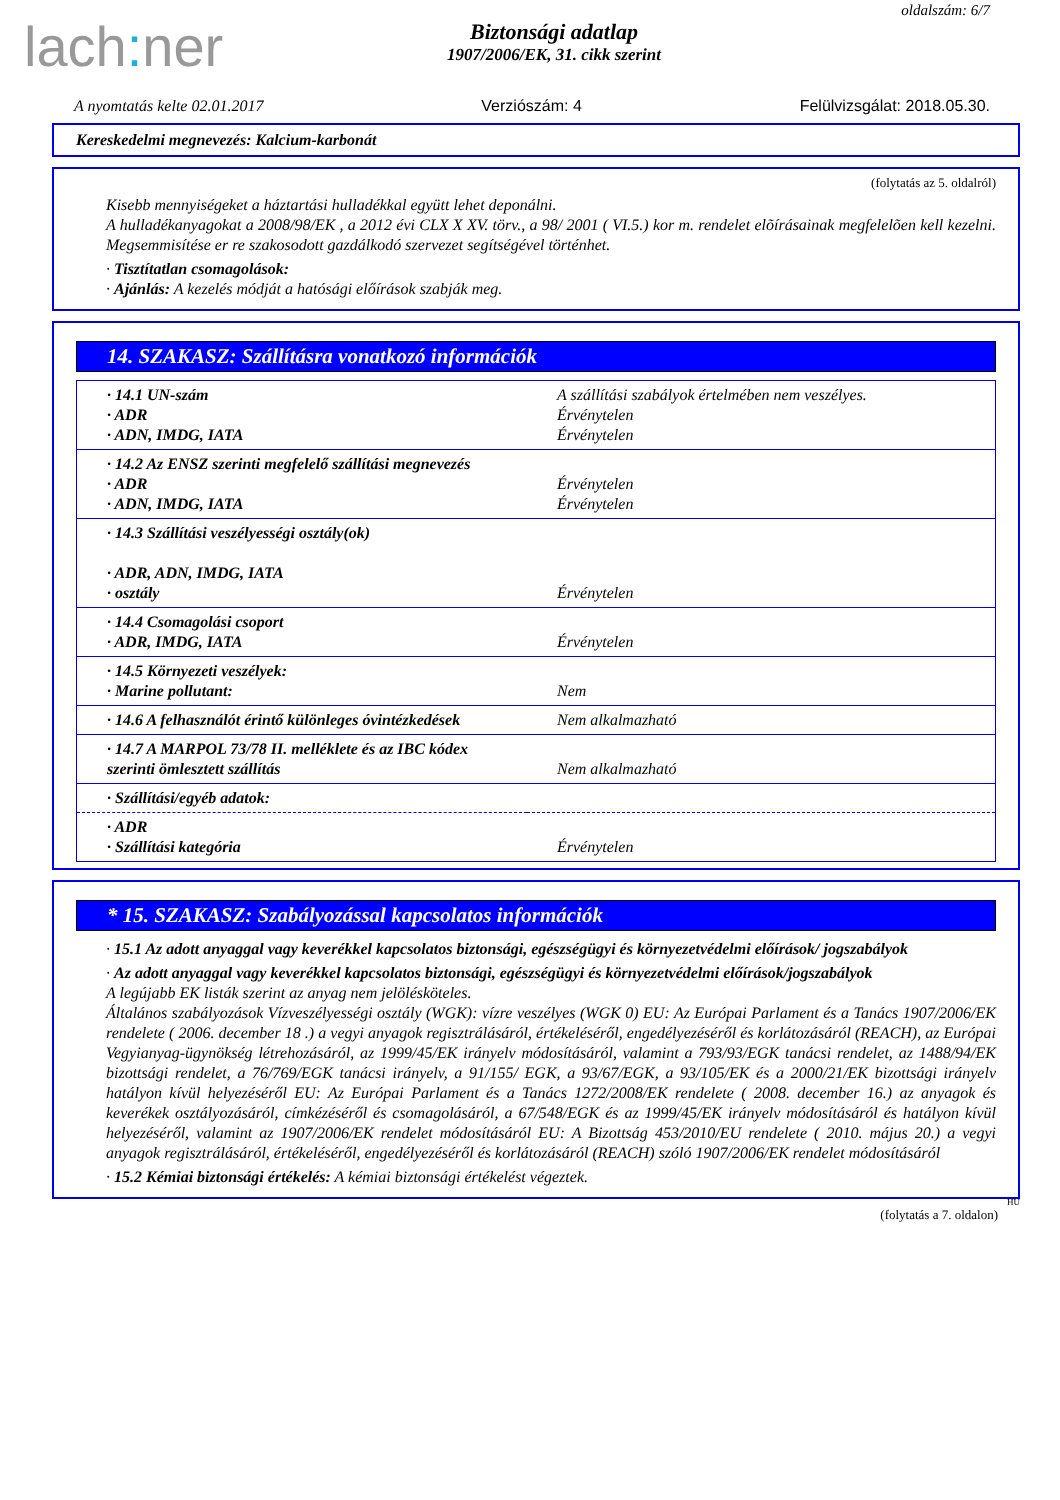oldalszám: 6/7
lach: ner
Biztonsági adatlap
1907/2006/EK, 31. cikk szerint
A nyomtatás kelte 02.01.2017 Verziószám: 4 Felülvizsgálat: 2018.05.30.
Kereskedelmi megnevezés: Kalcium-karbonát
(folytatás az 5. oldalról)
Kisebb mennyiségeket a háztartási hulladékkal együtt lehet deponálni.
A hulladékanyagokat a 2008/98/EK , a 2012 évi CLX X XV. törv., a 98/ 2001 ( VI.5.) kor m. rendelet elõírásainak megfelelõen kell kezelni. Megsemmisítése er re szakosodott gazdálkodó szervezet segítségével történhet.
· Tisztítatlan csomagolások:
· Ajánlás: A kezelés módját a hatósági előírások szabják meg.
14. SZAKASZ: Szállításra vonatkozó információk
| · 14.1 UN-szám · ADR · ADN, IMDG, IATA | A szállítási szabályok értelmében nem veszélyes. Érvénytelen Érvénytelen |
| · 14.2 Az ENSZ szerinti megfelelő szállítási megnevezés · ADR · ADN, IMDG, IATA | Érvénytelen Érvénytelen |
| · 14.3 Szállítási veszélyességi osztály(ok) · ADR, ADN, IMDG, IATA · osztály | Érvénytelen |
| · 14.4 Csomagolási csoport · ADR, IMDG, IATA | Érvénytelen |
| · 14.5 Környezeti veszélyek: · Marine pollutant: | Nem |
| · 14.6 A felhasználót érintő különleges óvintézkedések | Nem alkalmazható |
| · 14.7 A MARPOL 73/78 II. melléklete és az IBC kódex szerinti ömlesztett szállítás | Nem alkalmazható |
| · Szállítási/egyéb adatok: | |
| · ADR · Szállítási kategória | Érvénytelen |
* 15. SZAKASZ: Szabályozással kapcsolatos információk
· 15.1 Az adott anyaggal vagy keverékkel kapcsolatos biztonsági, egészségügyi és környezetvédelmi előírások/ jogszabályok
· Az adott anyaggal vagy keverékkel kapcsolatos biztonsági, egészségügyi és környezetvédelmi előírások/jogszabályok
A legújabb EK listák szerint az anyag nem jelölésköteles.
Általános szabályozások Vízveszélyességi osztály (WGK): vízre veszélyes (WGK 0) EU: Az Európai Parlament és a Tanács 1907/2006/EK rendelete ( 2006. december 18 .) a vegyi anyagok regisztrálásáról, értékeléséről, engedélyezéséről és korlátozásáról (REACH), az Európai Vegyianyag-ügynökség létrehozásáról, az 1999/45/EK irányelv módosításáról, valamint a 793/93/EGK tanácsi rendelet, az 1488/94/EK bizottsági rendelet, a 76/769/EGK tanácsi irányelv, a 91/155/ EGK, a 93/67/EGK, a 93/105/EK és a 2000/21/EK bizottsági irányelv hatályon kívül helyezéséről EU: Az Európai Parlament és a Tanács 1272/2008/EK rendelete ( 2008. december 16.) az anyagok és keverékek osztályozásáról, címkézéséről és csomagolásáról, a 67/548/EGK és az 1999/45/EK irányelv módosításáról és hatályon kívül helyezéséről, valamint az 1907/2006/EK rendelet módosításáról EU: A Bizottság 453/2010/EU rendelete ( 2010. május 20.) a vegyi anyagok regisztrálásáról, értékeléséről, engedélyezéséről és korlátozásáról (REACH) szóló 1907/2006/EK rendelet módosításáról
· 15.2 Kémiai biztonsági értékelés: A kémiai biztonsági értékelést végeztek.
HU
(folytatás a 7. oldalon)